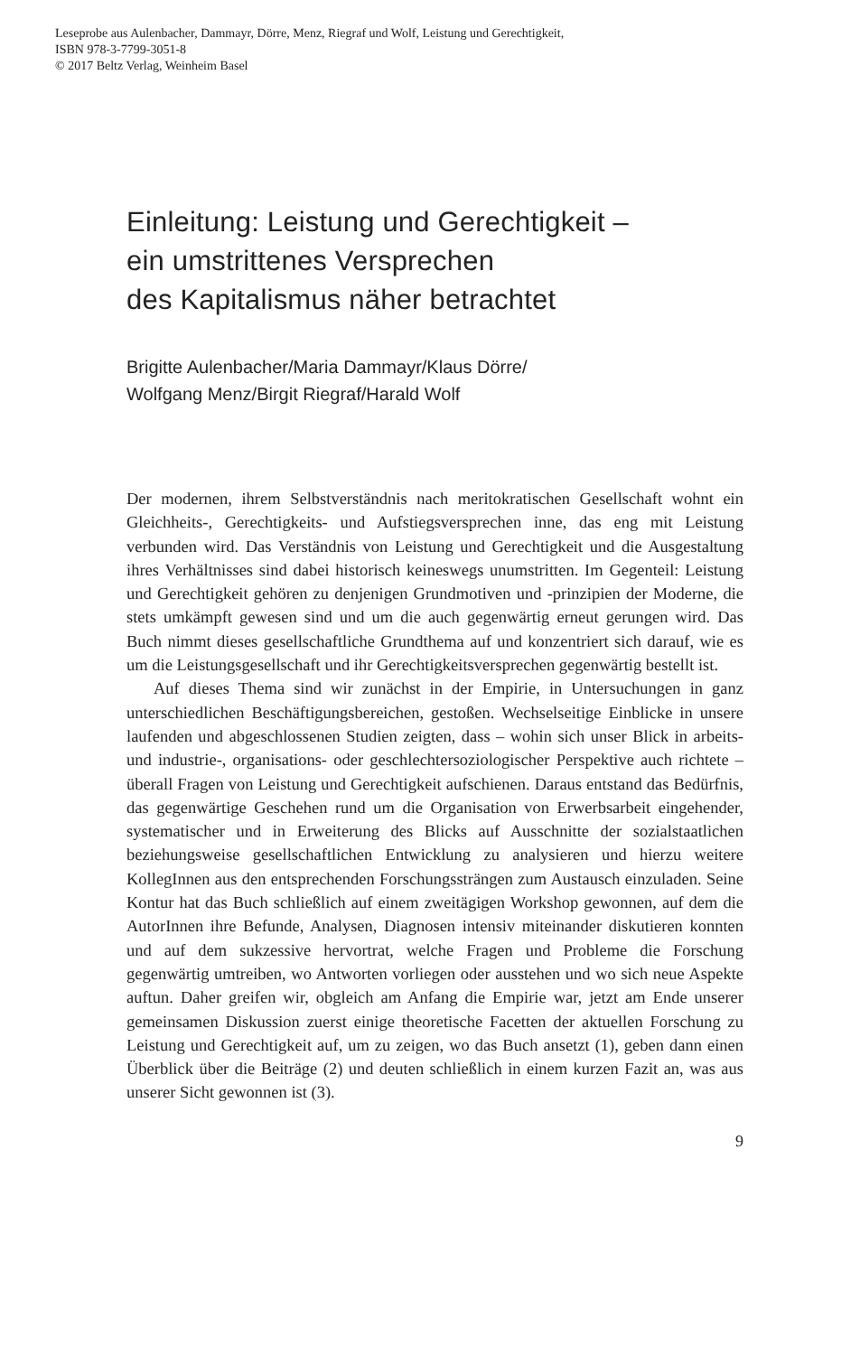Leseprobe aus Aulenbacher, Dammayr, Dörre, Menz, Riegraf und Wolf, Leistung und Gerechtigkeit,
ISBN 978-3-7799-3051-8
© 2017 Beltz Verlag, Weinheim Basel
Einleitung: Leistung und Gerechtigkeit –
ein umstrittenes Versprechen
des Kapitalismus näher betrachtet
Brigitte Aulenbacher/Maria Dammayr/Klaus Dörre/
Wolfgang Menz/Birgit Riegraf/Harald Wolf
Der modernen, ihrem Selbstverständnis nach meritokratischen Gesellschaft wohnt ein Gleichheits-, Gerechtigkeits- und Aufstiegsversprechen inne, das eng mit Leistung verbunden wird. Das Verständnis von Leistung und Gerechtigkeit und die Ausgestaltung ihres Verhältnisses sind dabei historisch keineswegs unumstritten. Im Gegenteil: Leistung und Gerechtigkeit gehören zu denjenigen Grundmotiven und -prinzipien der Moderne, die stets umkämpft gewesen sind und um die auch gegenwärtig erneut gerungen wird. Das Buch nimmt dieses gesellschaftliche Grundthema auf und konzentriert sich darauf, wie es um die Leistungsgesellschaft und ihr Gerechtigkeitsversprechen gegenwärtig bestellt ist.
Auf dieses Thema sind wir zunächst in der Empirie, in Untersuchungen in ganz unterschiedlichen Beschäftigungsbereichen, gestoßen. Wechselseitige Einblicke in unsere laufenden und abgeschlossenen Studien zeigten, dass – wohin sich unser Blick in arbeits- und industrie-, organisations- oder geschlechtersoziologischer Perspektive auch richtete – überall Fragen von Leistung und Gerechtigkeit aufschienen. Daraus entstand das Bedürfnis, das gegenwärtige Geschehen rund um die Organisation von Erwerbsarbeit eingehender, systematischer und in Erweiterung des Blicks auf Ausschnitte der sozialstaatlichen beziehungsweise gesellschaftlichen Entwicklung zu analysieren und hierzu weitere KollegInnen aus den entsprechenden Forschungssträngen zum Austausch einzuladen. Seine Kontur hat das Buch schließlich auf einem zweitägigen Workshop gewonnen, auf dem die AutorInnen ihre Befunde, Analysen, Diagnosen intensiv miteinander diskutieren konnten und auf dem sukzessive hervortrat, welche Fragen und Probleme die Forschung gegenwärtig umtreiben, wo Antworten vorliegen oder ausstehen und wo sich neue Aspekte auftun. Daher greifen wir, obgleich am Anfang die Empirie war, jetzt am Ende unserer gemeinsamen Diskussion zuerst einige theoretische Facetten der aktuellen Forschung zu Leistung und Gerechtigkeit auf, um zu zeigen, wo das Buch ansetzt (1), geben dann einen Überblick über die Beiträge (2) und deuten schließlich in einem kurzen Fazit an, was aus unserer Sicht gewonnen ist (3).
9